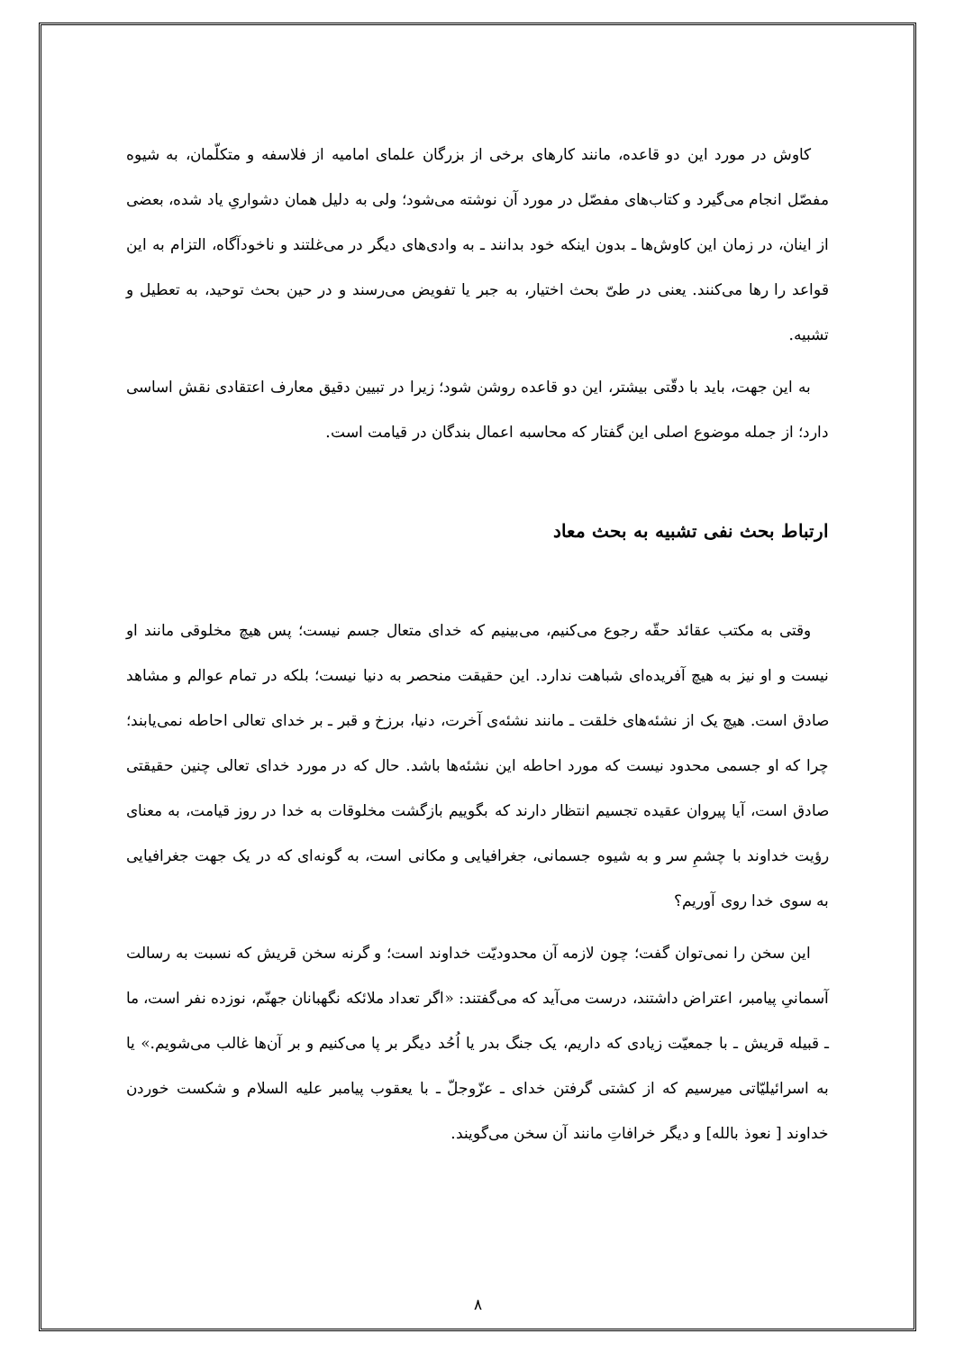کاوش در مورد این دو قاعده، مانند کارهای برخی از بزرگان علمای امامیه از فلاسفه و متکلّمان، به شیوه مفصّل انجام می‌گیرد و کتاب‌های مفصّل در مورد آن نوشته می‌شود؛ ولی به دلیل همان دشوارىِ یاد شده، بعضی از اینان، در زمان این کاوش‌ها ـ بدون اینکه خود بدانند ـ به وادی‌های دیگر در می‌غلتند و ناخودآگاه، التزام به این قواعد را رها می‌کنند. یعنی در طیّ بحث اختیار، به جبر یا تفویض می‌رسند و در حین بحث توحید، به تعطیل و تشبیه.
به این جهت، باید با دقّتی بیشتر، این دو قاعده روشن شود؛ زیرا در تبیین دقیق معارف اعتقادی نقش اساسی دارد؛ از جمله موضوع اصلی این گفتار که محاسبه اعمال بندگان در قیامت است.
ارتباط بحث نفی تشبیه به بحث معاد
وقتی به مکتب عقائد حقّه رجوع می‌کنیم، می‌بینیم که خدای متعال جسم نیست؛ پس هیچ مخلوقی مانند او نیست و او نیز به هیچ آفریده‌ای شباهت ندارد. این حقیقت منحصر به دنیا نیست؛ بلکه در تمام عوالم و مشاهد صادق است. هیچ یک از نشئه‌های خلقت ـ مانند نشئه‌ی آخرت، دنیا، برزخ و قبر ـ بر خدای تعالی احاطه نمی‌یابند؛ چرا که او جسمی محدود نیست که مورد احاطه این نشئه‌ها باشد. حال که در مورد خدای تعالی چنین حقیقتی صادق است، آیا پیروان عقیده تجسیم انتظار دارند که بگوییم بازگشت مخلوقات به خدا در روز قیامت، به معنای رؤیت خداوند با چشمِ سر و به شیوه جسمانی، جغرافیایی و مکانی است، به گونه‌ای که در یک جهت جغرافیایی به سوی خدا روی آوریم؟
این سخن را نمی‌توان گفت؛ چون لازمه آن محدودیّت خداوند است؛ و گرنه سخن قریش که نسبت به رسالت آسمانیِ پیامبر، اعتراض داشتند، درست می‌آید که می‌گفتند: «اگر تعداد ملائکه نگهبانان جهنّم، نوزده نفر است، ما ـ قبیله قریش ـ با جمعیّت زیادی که داریم، یک جنگ بدر یا اُحُد دیگر بر پا می‌کنیم و بر آن‌ها غالب می‌شویم.» یا به اسرائیلیّاتی میرسیم که از کشتی گرفتن خدای ـ عزّوجلّ ـ با یعقوب پیامبر علیه السلام و شکست خوردن خداوند [ نعوذ بالله] و دیگر خرافاتِ مانند آن سخن می‌گویند.
۸